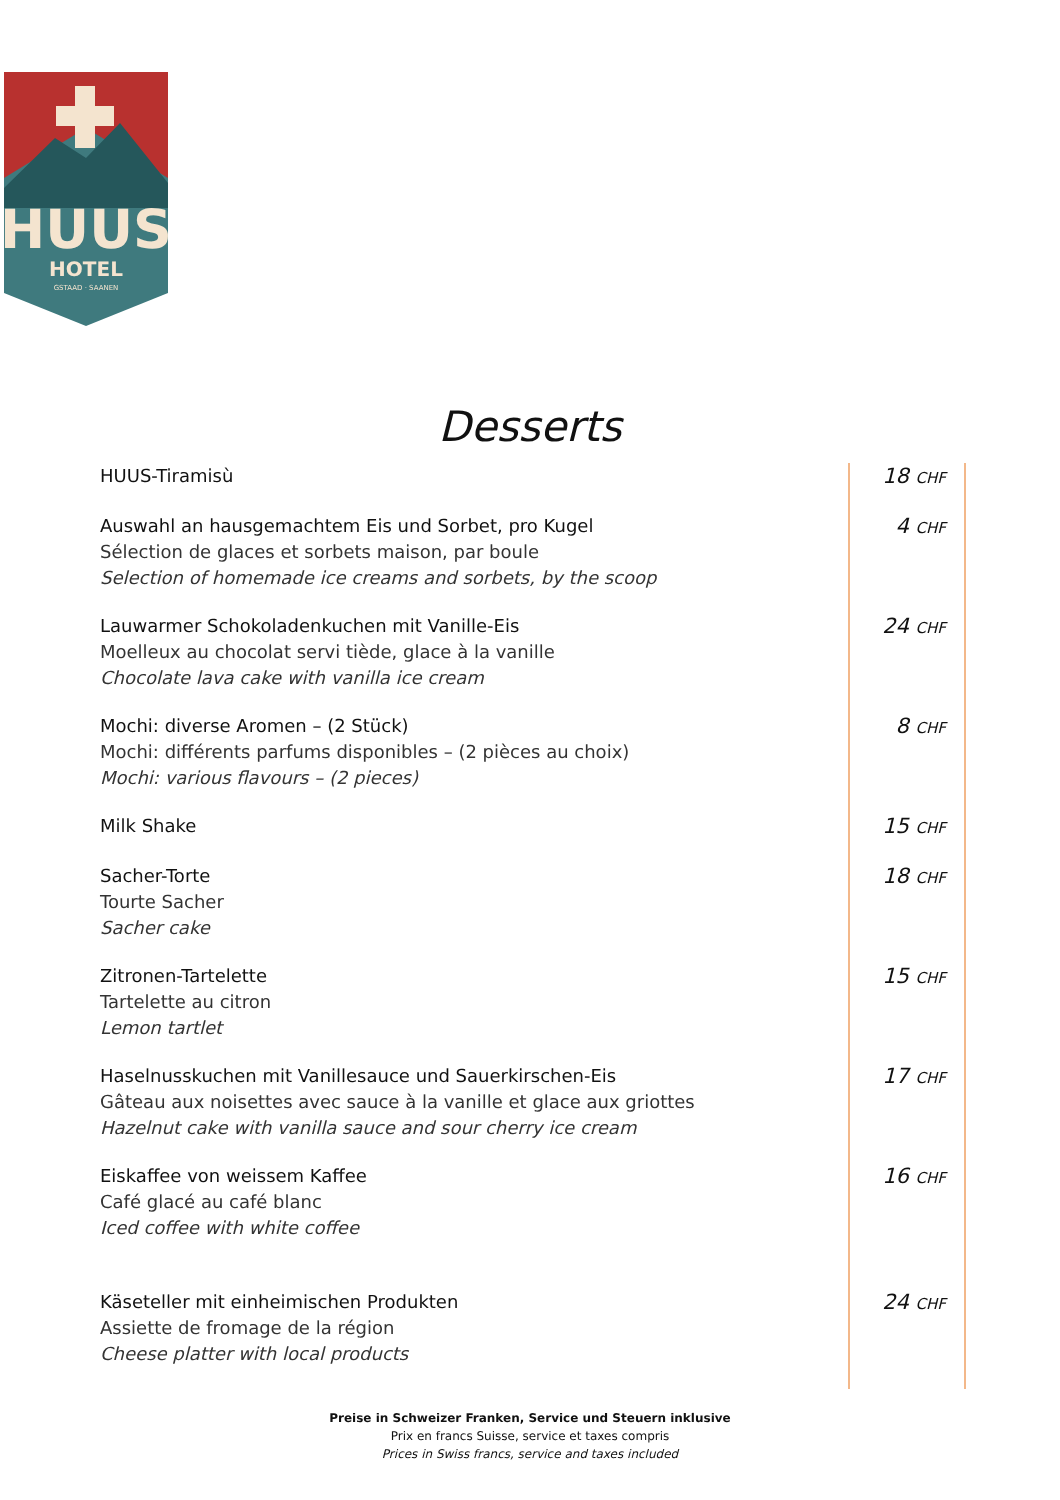HUUS
HOTEL
GSTAAD · SAANEN
Desserts
| HUUS-Tiramisù | 18 CHF |
| Auswahl an hausgemachtem Eis und Sorbet, pro Kugel Sélection de glaces et sorbets maison, par boule Selection of homemade ice creams and sorbets, by the scoop | 4 CHF |
| Lauwarmer Schokoladenkuchen mit Vanille-Eis Moelleux au chocolat servi tiède, glace à la vanille Chocolate lava cake with vanilla ice cream | 24 CHF |
| Mochi: diverse Aromen – (2 Stück) Mochi: différents parfums disponibles – (2 pièces au choix) Mochi: various flavours – (2 pieces) | 8 CHF |
| Milk Shake | 15 CHF |
| Sacher-Torte Tourte Sacher Sacher cake | 18 CHF |
| Zitronen-Tartelette Tartelette au citron Lemon tartlet | 15 CHF |
| Haselnusskuchen mit Vanillesauce und Sauerkirschen-Eis Gâteau aux noisettes avec sauce à la vanille et glace aux griottes Hazelnut cake with vanilla sauce and sour cherry ice cream | 17 CHF |
| Eiskaffee von weissem Kaffee Café glacé au café blanc Iced coffee with white coffee | 16 CHF |
| Käseteller mit einheimischen Produkten Assiette de fromage de la région Cheese platter with local products | 24 CHF |
Preise in Schweizer Franken, Service und Steuern inklusive
Prix en francs Suisse, service et taxes compris
Prices in Swiss francs, service and taxes included